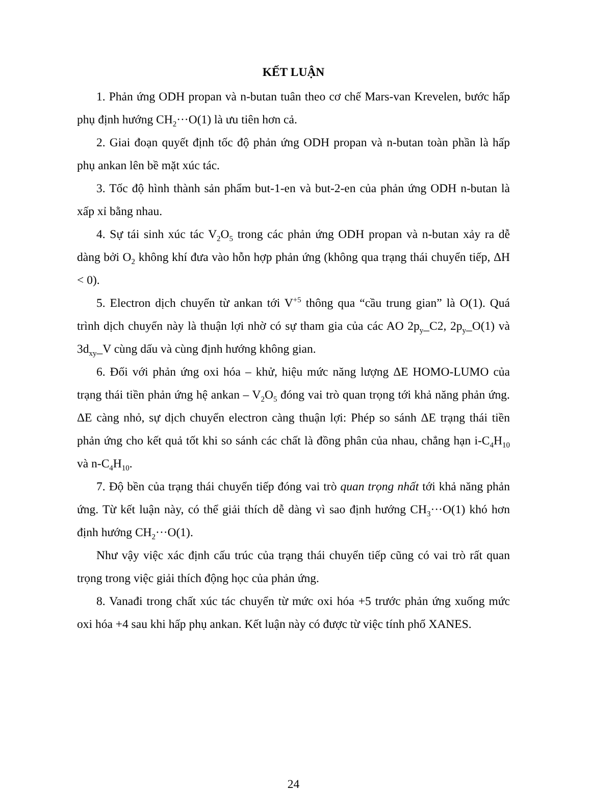KẾT LUẬN
1. Phản ứng ODH propan và n-butan tuân theo cơ chế Mars-van Krevelen, bước hấp phụ định hướng CH<sub>2</sub>···O(1) là ưu tiên hơn cả.
2. Giai đoạn quyết định tốc độ phản ứng ODH propan và n-butan toàn phần là hấp phụ ankan lên bề mặt xúc tác.
3. Tốc độ hình thành sản phẩm but-1-en và but-2-en của phản ứng ODH n-butan là xấp xỉ bằng nhau.
4. Sự tái sinh xúc tác V<sub>2</sub>O<sub>5</sub> trong các phản ứng ODH propan và n-butan xảy ra dễ dàng bởi O<sub>2</sub> không khí đưa vào hỗn hợp phản ứng (không qua trạng thái chuyển tiếp, ΔH < 0).
5. Electron dịch chuyển từ ankan tới V<sup>+5</sup> thông qua “cầu trung gian” là O(1). Quá trình dịch chuyển này là thuận lợi nhờ có sự tham gia của các AO 2p<sub>y</sub>_C2, 2p<sub>y</sub>_O(1) và 3d<sub>xy</sub>_V cùng dấu và cùng định hướng không gian.
6. Đối với phản ứng oxi hóa – khử, hiệu mức năng lượng ΔE HOMO-LUMO của trạng thái tiền phản ứng hệ ankan – V<sub>2</sub>O<sub>5</sub> đóng vai trò quan trọng tới khả năng phản ứng. ΔE càng nhỏ, sự dịch chuyển electron càng thuận lợi: Phép so sánh ΔE trạng thái tiền phản ứng cho kết quả tốt khi so sánh các chất là đồng phân của nhau, chẳng hạn i-C<sub>4</sub>H<sub>10</sub> và n-C<sub>4</sub>H<sub>10</sub>.
7. Độ bền của trạng thái chuyển tiếp đóng vai trò quan trọng nhất tới khả năng phản ứng. Từ kết luận này, có thể giải thích dễ dàng vì sao định hướng CH<sub>3</sub>···O(1) khó hơn định hướng CH<sub>2</sub>···O(1).
Như vậy việc xác định cấu trúc của trạng thái chuyển tiếp cũng có vai trò rất quan trọng trong việc giải thích động học của phản ứng.
8. Vanađi trong chất xúc tác chuyển từ mức oxi hóa +5 trước phản ứng xuống mức oxi hóa +4 sau khi hấp phụ ankan. Kết luận này có được từ việc tính phổ XANES.
24